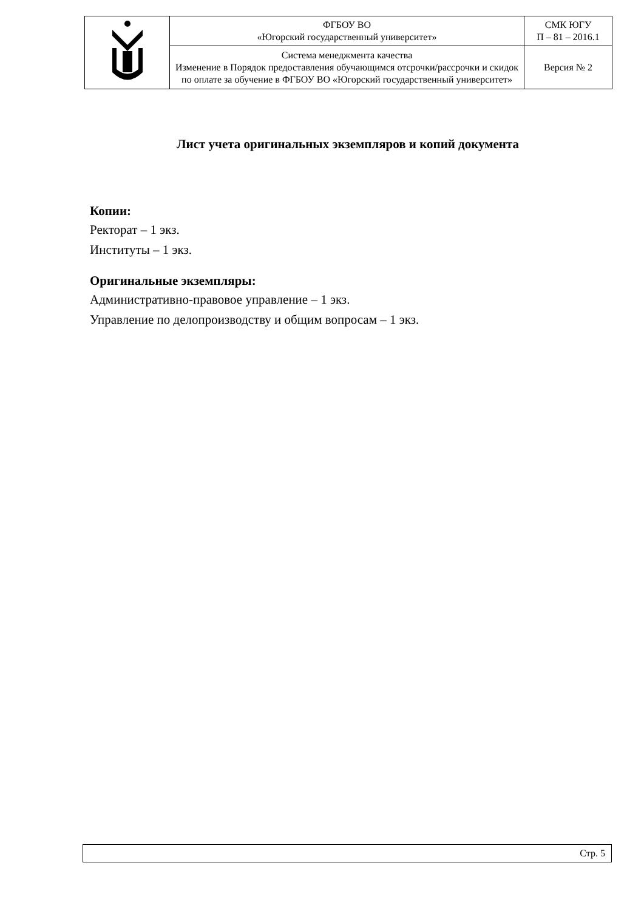| | ФГБОУ ВО «Югорский государственный университет» | СМК ЮГУ П – 81 – 2016.1 |
| | Система менеджмента качества Изменение в Порядок предоставления обучающимся отсрочки/рассрочки и скидок по оплате за обучение в ФГБОУ ВО «Югорский государственный университет» | Версия № 2 |
Лист учета оригинальных экземпляров и копий документа
Копии:
Ректорат – 1 экз.
Институты – 1 экз.
Оригинальные экземпляры:
Административно-правовое управление – 1 экз.
Управление по делопроизводству и общим вопросам – 1 экз.
Стр. 5